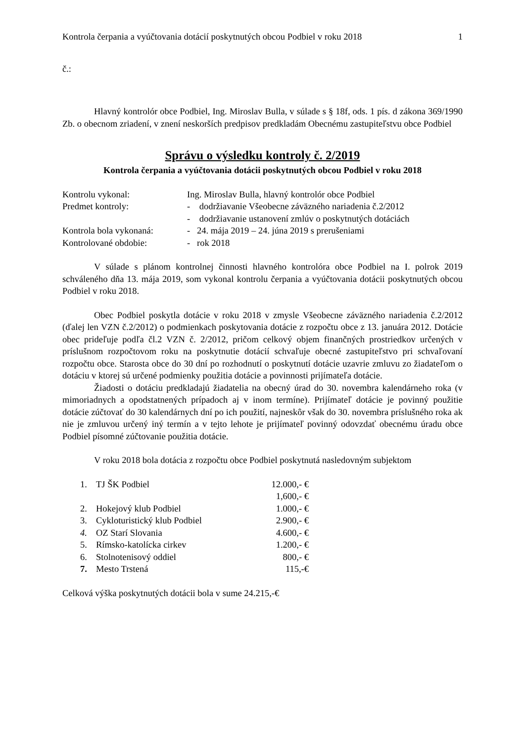Kontrola čerpania a vyúčtovania dotácií poskytnutých obcou Podbiel v roku 2018 1
č.:
Hlavný kontrolór obce Podbiel, Ing. Miroslav Bulla, v súlade s § 18f, ods. 1 pís. d zákona 369/1990 Zb. o obecnom zriadení, v znení neskorších predpisov predkladám Obecnému zastupiteľstvu obce Podbiel
Správu o výsledku kontroly č. 2/2019
Kontrola čerpania a vyúčtovania dotácii poskytnutých obcou Podbiel v roku 2018
| Kontrolu vykonal: | Ing. Miroslav Bulla, hlavný kontrolór obce Podbiel |
| Predmet kontroly: | - dodržiavanie Všeobecne záväzného nariadenia č.2/2012 |
| | - dodržiavanie ustanovení zmlúv o poskytnutých dotáciách |
| Kontrola bola vykonaná: | - 24. mája 2019 – 24. júna 2019 s prerušeniami |
| Kontrolované obdobie: | - rok 2018 |
V súlade s plánom kontrolnej činnosti hlavného kontrolóra obce Podbiel na I. polrok 2019 schváleného dňa 13. mája 2019, som vykonal kontrolu čerpania a vyúčtovania dotácii poskytnutých obcou Podbiel v roku 2018.
Obec Podbiel poskytla dotácie v roku 2018 v zmysle Všeobecne záväzného nariadenia č.2/2012 (ďalej len VZN č.2/2012) o podmienkach poskytovania dotácie z rozpočtu obce z 13. januára 2012. Dotácie obec prideľuje podľa čl.2 VZN č. 2/2012, pričom celkový objem finančných prostriedkov určených v príslušnom rozpočtovom roku na poskytnutie dotácií schvaľuje obecné zastupiteľstvo pri schvaľovaní rozpočtu obce. Starosta obce do 30 dní po rozhodnutí o poskytnutí dotácie uzavrie zmluvu zo žiadateľom o dotáciu v ktorej sú určené podmienky použitia dotácie a povinnosti prijímateľa dotácie.
Žiadosti o dotáciu predkladajú žiadatelia na obecný úrad do 30. novembra kalendárneho roka (v mimoriadnych a opodstatnených prípadoch aj v inom termíne). Prijímateľ dotácie je povinný použitie dotácie zúčtovať do 30 kalendárnych dní po ich použití, najneskôr však do 30. novembra príslušného roka ak nie je zmluvou určený iný termín a v tejto lehote je prijímateľ povinný odovzdať obecnému úradu obce Podbiel písomné zúčtovanie použitia dotácie.
V roku 2018 bola dotácia z rozpočtu obce Podbiel poskytnutá nasledovným subjektom
| 1. | TJ ŠK Podbiel | 12.000,- € |
| | | 1,600,- € |
| 2. | Hokejový klub Podbiel | 1.000,- € |
| 3. | Cykloturistický klub Podbiel | 2.900,- € |
| 4. | OZ Starí Slovania | 4.600,- € |
| 5. | Rímsko-katolícka cirkev | 1.200,- € |
| 6. | Stolnotenisový oddiel | 800,- € |
| 7. | Mesto Trstená | 115,-€ |
Celková výška poskytnutých dotácii bola v sume 24.215,-€